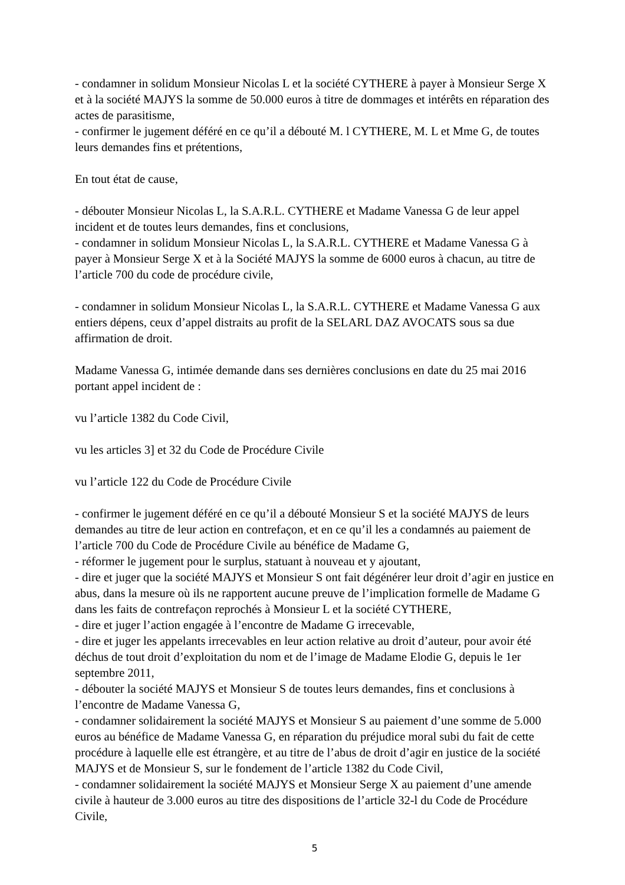- condamner in solidum Monsieur Nicolas L et la société CYTHERE à payer à Monsieur Serge X et à la société MAJYS la somme de 50.000 euros à titre de dommages et intérêts en réparation des actes de parasitisme,
- confirmer le jugement déféré en ce qu’il a débouté M. l CYTHERE, M. L et Mme G, de toutes leurs demandes fins et prétentions,
En tout état de cause,
- débouter Monsieur Nicolas L, la S.A.R.L. CYTHERE et Madame Vanessa G de leur appel incident et de toutes leurs demandes, fins et conclusions,
- condamner in solidum Monsieur Nicolas L, la S.A.R.L. CYTHERE et Madame Vanessa G à payer à Monsieur Serge X et à la Société MAJYS la somme de 6000 euros à chacun, au titre de l’article 700 du code de procédure civile,
- condamner in solidum Monsieur Nicolas L, la S.A.R.L. CYTHERE et Madame Vanessa G aux entiers dépens, ceux d’appel distraits au profit de la SELARL DAZ AVOCATS sous sa due affirmation de droit.
Madame Vanessa G, intimée demande dans ses dernières conclusions en date du 25 mai 2016 portant appel incident de :
vu l’article 1382 du Code Civil,
vu les articles 3] et 32 du Code de Procédure Civile
vu l’article 122 du Code de Procédure Civile
- confirmer le jugement déféré en ce qu’il a débouté Monsieur S et la société MAJYS de leurs demandes au titre de leur action en contrefaçon, et en ce qu’il les a condamnés au paiement de l’article 700 du Code de Procédure Civile au bénéfice de Madame G,
- réformer le jugement pour le surplus, statuant à nouveau et y ajoutant,
- dire et juger que la société MAJYS et Monsieur S ont fait dégénérer leur droit d’agir en justice en abus, dans la mesure où ils ne rapportent aucune preuve de l’implication formelle de Madame G dans les faits de contrefaçon reprochés à Monsieur L et la société CYTHERE,
- dire et juger l’action engagée à l’encontre de Madame G irrecevable,
- dire et juger les appelants irrecevables en leur action relative au droit d’auteur, pour avoir été déchus de tout droit d’exploitation du nom et de l’image de Madame Elodie G, depuis le 1er septembre 2011,
- débouter la société MAJYS et Monsieur S de toutes leurs demandes, fins et conclusions à l’encontre de Madame Vanessa G,
- condamner solidairement la société MAJYS et Monsieur S au paiement d’une somme de 5.000 euros au bénéfice de Madame Vanessa G, en réparation du préjudice moral subi du fait de cette procédure à laquelle elle est étrangère, et au titre de l’abus de droit d’agir en justice de la société MAJYS et de Monsieur S, sur le fondement de l’article 1382 du Code Civil,
- condamner solidairement la société MAJYS et Monsieur Serge X au paiement d’une amende civile à hauteur de 3.000 euros au titre des dispositions de l’article 32-l du Code de Procédure Civile,
5